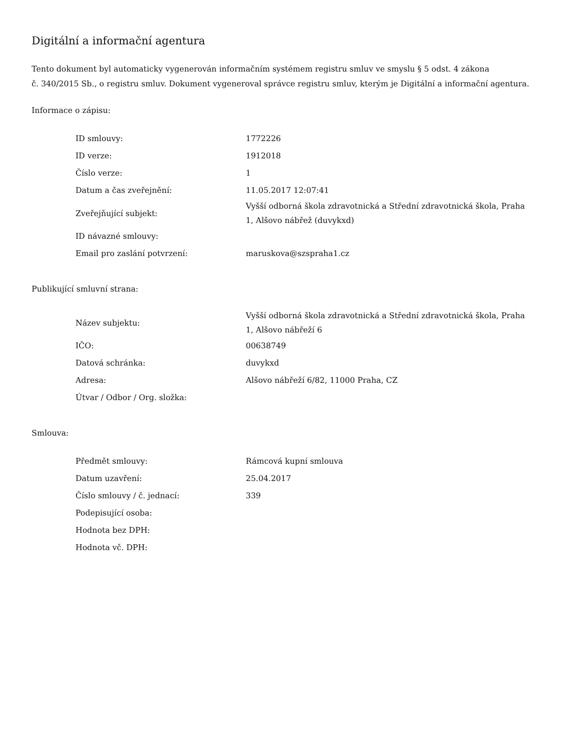Digitální a informační agentura
Tento dokument byl automaticky vygenerován informačním systémem registru smluv ve smyslu § 5 odst. 4 zákona
č. 340/2015 Sb., o registru smluv. Dokument vygeneroval správce registru smluv, kterým je Digitální a informační agentura.
Informace o zápisu:
| ID smlouvy: | 1772226 |
| ID verze: | 1912018 |
| Číslo verze: | 1 |
| Datum a čas zveřejnění: | 11.05.2017 12:07:41 |
| Zveřejňující subjekt: | Vyšší odborná škola zdravotnická a Střední zdravotnická škola, Praha 1, Alšovo nábřež (duvykxd) |
| ID návazné smlouvy: | |
| Email pro zaslání potvrzení: | maruskova@szspraha1.cz |
Publikující smluvní strana:
| Název subjektu: | Vyšší odborná škola zdravotnická a Střední zdravotnická škola, Praha 1, Alšovo nábřeží 6 |
| IČO: | 00638749 |
| Datová schránka: | duvykxd |
| Adresa: | Alšovo nábřeží 6/82, 11000 Praha, CZ |
| Útvar / Odbor / Org. složka: | |
Smlouva:
| Předmět smlouvy: | Rámcová kupní smlouva |
| Datum uzavření: | 25.04.2017 |
| Číslo smlouvy / č. jednací: | 339 |
| Podepisující osoba: | |
| Hodnota bez DPH: | |
| Hodnota vč. DPH: | |